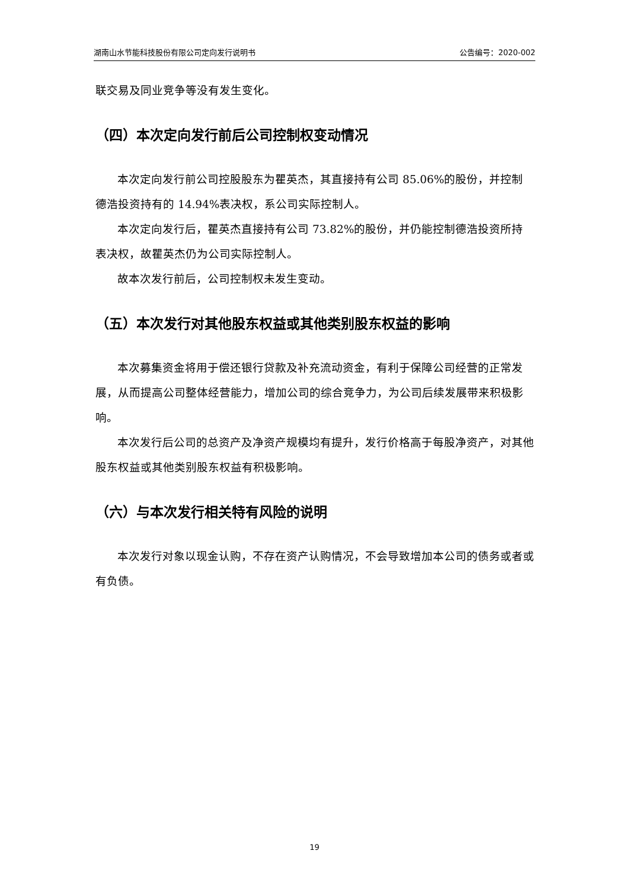湖南山水节能科技股份有限公司定向发行说明书 公告编号：2020-002
联交易及同业竞争等没有发生变化。
（四）本次定向发行前后公司控制权变动情况
本次定向发行前公司控股股东为瞿英杰，其直接持有公司 85.06%的股份，并控制德浩投资持有的 14.94%表决权，系公司实际控制人。
本次定向发行后，瞿英杰直接持有公司 73.82%的股份，并仍能控制德浩投资所持表决权，故瞿英杰仍为公司实际控制人。
故本次发行前后，公司控制权未发生变动。
（五）本次发行对其他股东权益或其他类别股东权益的影响
本次募集资金将用于偿还银行贷款及补充流动资金，有利于保障公司经营的正常发展，从而提高公司整体经营能力，增加公司的综合竞争力，为公司后续发展带来积极影响。
本次发行后公司的总资产及净资产规模均有提升，发行价格高于每股净资产，对其他股东权益或其他类别股东权益有积极影响。
（六）与本次发行相关特有风险的说明
本次发行对象以现金认购，不存在资产认购情况，不会导致增加本公司的债务或者或有负债。
19